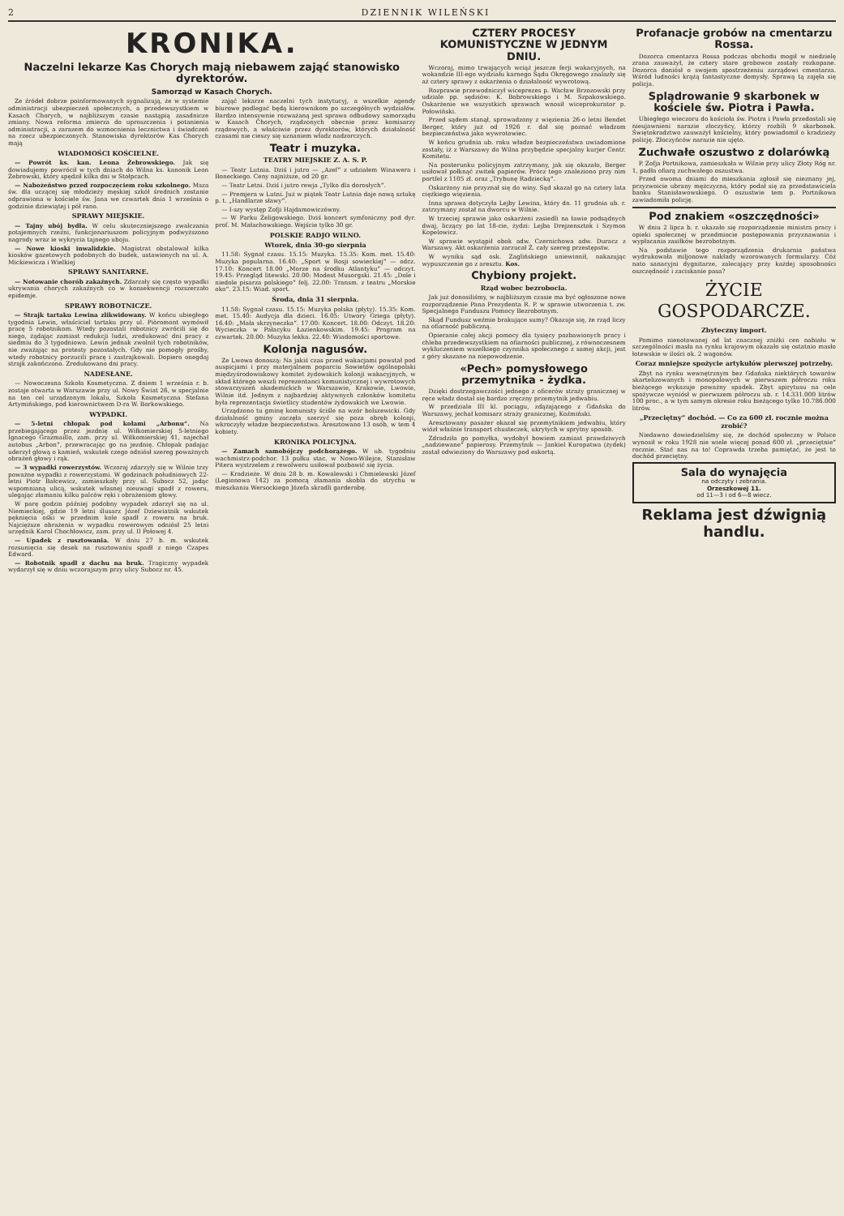2 DZIENNIK WILEŃSKI
KRONIKA.
Naczelni lekarze Kas Chorych mają niebawem zająć stanowisko dyrektorów.
Samorząd w Kasach Chorych.
Ze źródeł dobrze poinformowanych sygnalizują, że w systemie administracji ubezpieczeń społecznych, a przedewszystkiem w Kasach Chorych, w najbliższym czasie nastąpią zasadnicze zmiany. Nowa reforma zmierza do uproszczenia i potanienia administracji, a zarazem do wzmocnienia lecznictwa i świadczeń na rzecz ubezpieczonych. Stanowiska dyrektorów Kas Chorych mają
WIADOMOŚCI KOŚCIELNE.
— Powrót ks. kan. Leona Żebrowskiego. Jak się dowiadujemy powrócił w tych dniach do Wilna ks. kanonik Leon Żebrowski, który spędził kilka dni w Stołpcach.
— Nabożeństwo przed rozpoczęciem roku szkolnego. Msza św. dla uczącej się młodzieży męskiej szkół średnich zostanie odprawiona w kościele św. Jana we czwartek dnia 1 września o godzinie dziewiątej i pół rano.
SPRAWY MIEJSKIE.
— Tajny ubój bydła. W celu skuteczniejszego zwalczania potajemnych rzeźni, funkcjonariuszom policyjnym podwyższono nagrody wraz ie wykrycia tajnego uboju.
— Nowe kioski inwalidzkie. Magistrat obstalował kilka kiosków gazetowych podobnych do budek, ustawionych na ul. A. Mickiewicza i Wielkiej
SPRAWY SANITARNE.
— Notowanie chorób zakaźnych. Zdarzały się często wypadki ukrywania chorych zakaźnych co w konsekwencji rozszerzało epidemje.
SPRAWY ROBOTNICZE.
— Strajk tartaku Lewina zlikwidowany. W końcu ubiegłego tygodnia Lewin, właściciel tartaku przy ul. Piòromont wymówił pracę 5 robotnikom. Wtedy pozostali robotnicy zwrócili się do niego, żądając zamiast redukcji ludzi, zredukować dni pracy z siedmiu do 3 tygodniowo. Lewin jednak zwolnił tych robotników, nie zważając na protesty pozostałych. Gdy nie pomogły prośby, wtedy robotnicy porzucili pracę i zastrajkowali. Dopiero onegdaj strajk zakończono. Zredukowano dni pracy.
NADESŁANE.
— Nowoczesna Szkoła Kosmetyczna. Z dniem 1 września r. b. zostaje otwarta w Warszawie przy ul. Nowy Świat 26, w specjalnie na ten cel urządzonym lokalu, Szkoła Kosmetyczna Stefana Artymińskiego, pod kierownictwem D-ra W. Borkowskiego.
WYPADKI.
— 5-letni chłopak pod kołami „Arbonu“. Na przebiegającego przez jezdnię ul. Wiłkomierskiej 5-letniego Ignacego Grazmaillo, zam. przy ul. Wiłkomierskiej 41, najechał autobus „Arbon“, przewracając go na jezdnię. Chłopak padając uderzył głową o kamień, wskutek czego odniósł szereg poważnych obrażeń głowy i rąk.
— 3 wypadki rowerzystów. Wczoraj zdarzyły się w Wilnie trzy poważne wypadki z rowerzystami. W godzinach południowych 22-letni Piotr Bałcewicz, zamieszkały przy ul. Subocz 52, jadąc wspomnianą ulicą, wskutek własnej nieuwagi spadł z roweru, ulegając złamaniu kilku palców ręki i obrażeniom głowy.
W parę godzin później podobny wypadek zdarzył się na ul. Niemieckiej, gdzie 19 letni ślusarz Józef Dziewiatnik wskutek pęknięcia ośki w przednim kole spadł z roweru na bruk. Najcięższe obrażenia w wypadku rowerowym odniósł 25 letni urzędnik Karol Chochłowicz, zam. przy ul. Il Połowej 4.
— Upadek z rusztowania. W dniu 27 b. m. wskutek rozsunięcia się desek na rusztowaniu spadł z niego Czapes Edward.
— Robotnik spadł z dachu na bruk. Tragiczny wypadek wydarzył się w dniu wczorajszym przy ulicy Subocz nr. 45.
zająć lekarze naczelni tych instytucyj, a wszelkie agendy biurowe podlegać będą kierownikom po szczególnych wydziałów. Bardzo intensywnie rozważaną jest sprawa odbudowy samorządu w Kasach Chorych, rządzonych obecnie przez komisarzy rządowych, a właściwie przez dyrektorów, których działalność czasami nie cieszy się uznaniem władz nadzorczych.
Teatr i muzyka.
TEATRY MIEJSKIE Z. A. S. P.
— Teatr Lutnia. Dziś i jutro — „Azef“ z udziałem Winawera i Boneckiego. Ceny najniższe, od 20 gr.
— Teatr Letni. Dziś i jutro rewja „Tylko dla dorosłych“.
— Premjera w Lutni. Już w piątek Teatr Lutnia daje nową sztukę p. t. „Handlarze sławy“.
— I-szy występ Zofji Hajdamowiczówny.
— W Parku Żeligowskiego. Dziś koncert symfoniczny pod dyr. prof. M. Małachowskiego. Wejście tylko 30 gr.
POLSKIE RADJO WILNO.
Wtorek, dnia 30-go sierpnia
11.58: Sygnał czasu. 15.15: Muzyka. 15.35: Kom. met. 15.40: Muzyka popularna. 16.40: „Sport w Rosji sowieckiej“ — odcz. 17.10: Koncert 18.00 „Morze na środku Atlantyku“ — odczyt. 19.45: Przegląd litewski. 20.00: Modest Musorgski. 21.45: „Dole i niedole pisarza polskiego“ felj. 22.00: Transm. z teatru „Morskie oko“. 23.15: Wiad. sport.
Środa, dnia 31 sierpnia.
11.58: Sygnał czasu. 15.15: Muzyka polska (płyty). 15.35: Kom. met. 15.40: Audycja dla dzieci. 16.05: Utwory Griega (płyty). 16.40: „Mała skrzyneczka“. 17.00: Koncert. 18.00: Odczyt. 18.20: Wycieczka w Pałacyku Łazienkowskim. 19.45: Program na czwartek. 20.00: Muzyka lekka. 22.40: Wiadomości sportowe.
Kolonja nagusów.
Ze Lwowa donoszą: Na jakiś czas przed wakacjami powstał pod auspicjami i przy materjalnem poparciu Sowietów ogólnopolski międzyśrodowiskowy komitet żydowskich kolonji wakacyjnych, w skład którego weszli reprezentanci komunistycznej i wywrotowych stowarzyszeń akademickich w Warszawie, Krakowie, Lwowie, Wilnie itd. Jednym z najbardziej aktywnych członków komitetu była reprezentacja świetlicy studentów żydowskich we Lwowie.
Urządzono tu gminę komunisty ściśle na wzór bolszewicki. Gdy działalność gminy zaczęła szerzyć się poza obręb kolonji, wkroczyły władze bezpieczeństwa. Aresztowano 13 osób, w tem 4 kobiety.
KRONIKA POLICYJNA.
— Zamach samobójczy podchorążego. W ub. tygodniu wachmistrz-podchor. 13 pułku stac. w Nowo-Wilejce, Stanisław Pitera wystrzelem z rewolweru usiłował pozbawić się życia.
— Kradzieże. W dniu 28 b. m. Kowalewski i Chmielewski Józef (Legionowa 142) za pomocą złamania skobla do strychu w mieszkaniu Wersockiego Józefa skradli garderobę.
CZTERY PROCESY KOMUNISTYCZNE W JEDNYM DNIU.
Wczoraj, mimo trwających wciąż jeszcze ferji wakacyjnych, na wokandzie III-ego wydziału karnego Sądu Okręgowego znalazły się aż cztery sprawy z oskarżenia o działalność wywrotową.
Rozprawie przewodniczył wiceprezes p. Wacław Brzozowski przy udziale pp. sędziów: K. Bobrowskiego i M. Szpakowskiego. Oskarżenie we wszystkich sprawach wnosił wiceprokurator p. Połowiński.
Przed sądem stanął, sprowadzony z więzienia 26-o letni Bendet Berger, który już od 1926 r. dał się poznać władzom bezpieczeństwa jako wywrotowiec.
W końcu grudnia ub. roku władze bezpieczeństwa uwiadomione zostały, iż z Warszawy do Wilna przybędzie specjalny kurjer Centr. Komitetu.
Na posterunku policyjnym zatrzymany, jak się okazało, Berger usiłował połknąć zwitek papierów. Prócz tego znaleziono przy nim portfel z 1105 zł. oraz „Trybunę Radziecką“.
Oskarżony nie przyznał się do winy. Sąd skazał go na cztery lata ciężkiego więzienia.
Inna sprawa dotyczyła Lejby Lewina, który dn. 11 grudnia ub. r. zatrzymany został na dworcu w Wilnie.
W trzeciej sprawie jako oskarżeni zasiedli na ławie podsądnych dwaj, liczący po lat 18-cie, żydzi: Lejba Drejzensztok i Szymon Kopelowicz.
W sprawie wystąpił obok adw. Czernichowa adw. Duracz z Warszawy. Akt oskarżenia zarzucał Ż. cały szereg przestępstw.
W wyniku sąd osk. Zaglińskiego uniewinnił, nakazując wypuszczenie go z aresztu. Kos.
Chybiony projekt.
Rząd wobec bezrobocia.
Jak już donosiliśmy, w najbliższym czasie ma być ogłoszone nowe rozporządzenie Pana Prezydenta R. P. w sprawie utworzenia t. zw. Specjalnego Funduszu Pomocy Bezrobotnym.
Skąd Fundusz weźmie brakujące sumy? Okazuje się, że rząd liczy na ofiarność publiczną.
Opieranie całej akcji pomocy dla tysięcy pozbawionych pracy i chleba przedewszystkiem na ofiarności publicznej, z równoczesnem wykluczeniem wszelkiego czynnika społecznego z samej akcji, jest z góry skazane na niepowodzenie.
«Pech» pomysłowego przemytnika - żydka.
Dzięki dostrzegawczości jednego z oficerów straży granicznej w ręce władz dostał się bardzo zręczny przemytnik jedwabiu.
W przedziale III kl. pociągu, zdążającego z Gdańska do Warszawy, jechał komisarz straży granicznej, Koźmiński.
Aresztowany pasażer okazał się przemytnikiem jedwabiu, który wiózł właśnie transport chusteczek, ukrytych w sprytny sposób.
Zdradziła go pomyłka, wydobył bowiem zamiast prawdziwych „nadziewane“ papierosy. Przemytnik — Jankiel Kuropatwa (żydek) został odwieziony do Warszawy pod eskortą.
Profanacje grobów na cmentarzu Rossa.
Dozorca cmentarza Rossa podczas obchodu mogił w niedzielę zrana zauważył, że cztery stare grobowce zostały rozkopane. Dozorca doniósł o swojem spostrzeżeniu zarządowi cmentarza. Wśród ludności krążą fantastyczne domysły. Sprawą tą zajęła się policja.
Splądrowanie 9 skarbonek w kościele św. Piotra i Pawła.
Ubiegłego wieczoru do kościoła św. Piotra i Pawła przedostali się nieujawnieni narazie złoczyńcy, którzy rozbili 9 skarbonek. Świętokradztwo zauważył kościelny, który powiadomił o kradzieży policję. Złoczyńców narazie nie ujęto.
Zuchwałe oszustwo z dolarówką
P. Zofja Portnikowa, zamieszkała w Wilnie przy ulicy Złoty Róg nr. 1, padła ofiarą zuchwałego oszustwa.
Przed owoma dniami do mieszkania zgłosił się nieznany jej, przyzwoicie ubrany mężczyzna, który podał się za przedstawiciela banku Stanisławowskiego. O oszustwie tem p. Portnikowa zawiadomiła policję.
Pod znakiem «oszczędności»
W dniu 2 lipca b. r. ukazało się rozporządzenie ministra pracy i opieki społecznej w przedmiocie postępowania przyznawania i wypłacania zasiłków bezrobotnym.
Na podstawie tego rozporządzenia drukarnia państwa wydrukowała miljonowe nakłady wzorowanych formularzy. Cóż nato sanacyjni dygnitarze, zalecający przy każdej sposobności oszczędność i zaciskanie pasa?
ŻYCIE GOSPODARCZE.
Zbyteczny import.
Pomimo nienotowanej od lat znacznej zniżki cen nabiału w szczególności masła na rynku krajowym okazało się ostatnio masło łotewskie w ilości ok. 2 wagonów.
Coraz mniejsze spożycie artykułów pierwszej potrzeby.
Zbyt na rynku wewnętrznym bez Gdańska niektórych towarów skartelizowanych i monopolowych w pierwszem półroczu roku bieżącego wykazuje poważny spadek. Zbyt spirytusu na cele spożywcze wyniósł w pierwszem półroczu ub. r. 14.331.000 litrów 100 proc., a w tym samym okresie roku bieżącego tylko 10.786.000 litrów.
„Przeciętny“ dochód. — Co za 600 zł. rocznie można zrobić?
Niedawno dowiedzieliśmy się, że dochód społeczny w Polsce wynosił w roku 1928 nie wiele więcej ponad 600 zł. „przeciętnie“ rocznie. Stać nas na to! Coprawda trzeba pamiętać, że jest to dochód przeciętny.
Sala do wynajęcia
na odczyty i zebrania.
Orzeszkowej 11.
od 11—3 i od 6—8 wiecz.
Reklama jest dźwignią handlu.